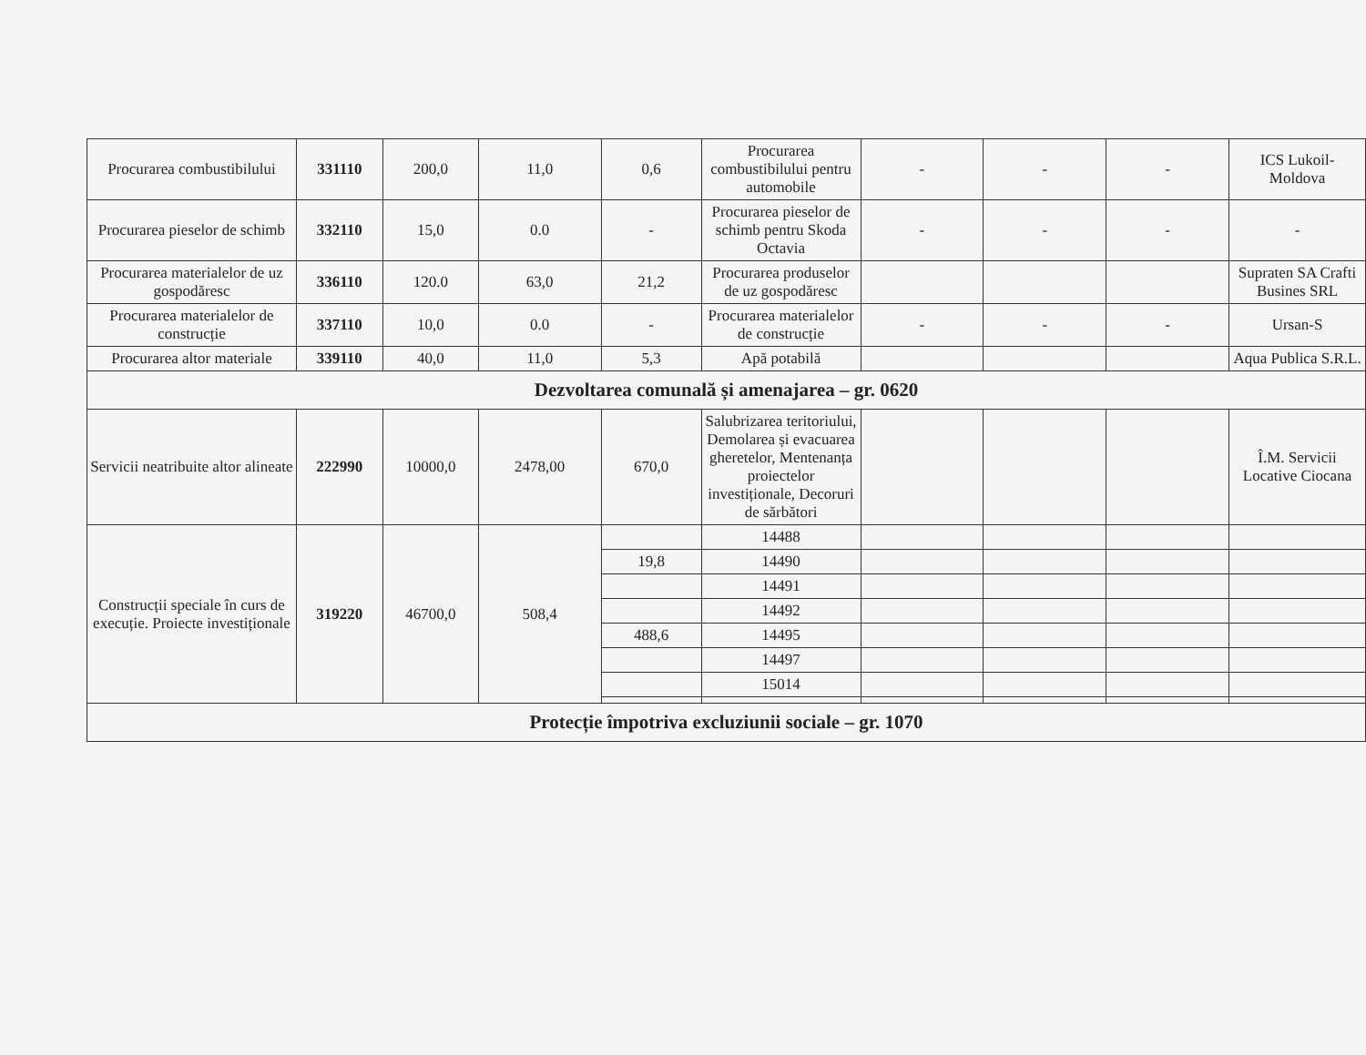| Procurarea combustibilului | 331110 | 200,0 | 11,0 | 0,6 | Procurarea combustibilului pentru automobile | - | - | - | ICS Lukoil-Moldova |
| Procurarea pieselor de schimb | 332110 | 15,0 | 0.0 | - | Procurarea pieselor de schimb pentru Skoda Octavia | - | - | - | - |
| Procurarea materialelor de uz gospodăresc | 336110 | 120.0 | 63,0 | 21,2 | Procurarea produselor de uz gospodăresc | | | | Supraten SA Crafti Busines SRL |
| Procurarea materialelor de construcție | 337110 | 10,0 | 0.0 | - | Procurarea materialelor de construcție | - | - | - | Ursan-S |
| Procurarea altor materiale | 339110 | 40,0 | 11,0 | 5,3 | Apă potabilă | | | | Aqua Publica S.R.L. |
| Dezvoltarea comunală și amenajarea – gr. 0620 | | | | | | | | | |
| Servicii neatribuite altor alineate | 222990 | 10000,0 | 2478,00 | 670,0 | Salubrizarea teritoriului, Demolarea și evacuarea gheretelor, Mentenanța proiectelor investiționale, Decoruri de sărbători | | | | Î.M. Servicii Locative Ciocana |
| Construcții speciale în curs de execuție. Proiecte investiționale | 319220 | 46700,0 | 508,4 | | 14488 | | | | |
| | | | | 19,8 | 14490 | | | | |
| | | | | | 14491 | | | | |
| | | | | | 14492 | | | | |
| | | | | 488,6 | 14495 | | | | |
| | | | | | 14497 | | | | |
| | | | | | 15014 | | | | |
| Protecție împotriva excluziunii sociale – gr. 1070 | | | | | | | | | |